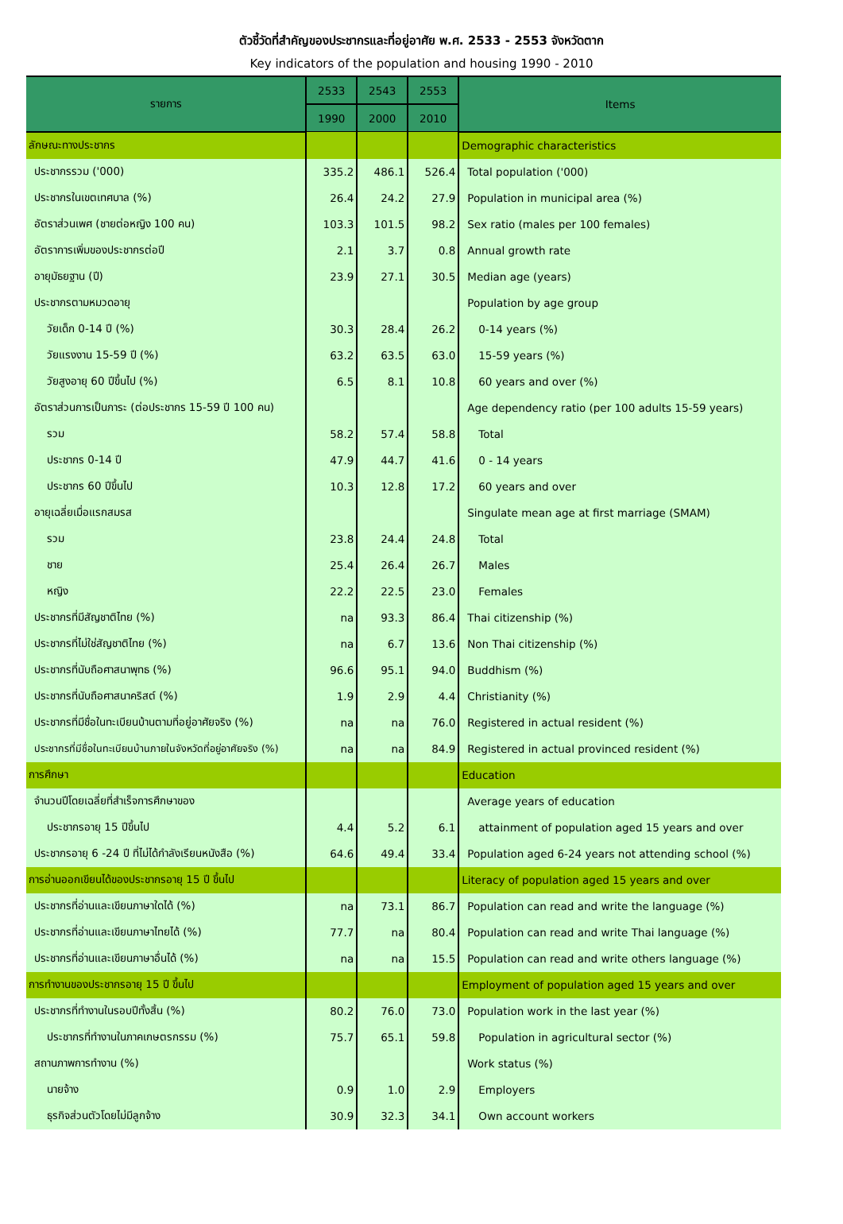ตัวชี้วัดที่สำคัญของประชากรและที่อยู่อาศัย พ.ศ. 2533 - 2553 จังหวัดตาก
Key indicators of the population and housing 1990 - 2010
| รายการ | 2533 | 2543 | 2553 | Items |
| --- | --- | --- | --- | --- |
| | 1990 | 2000 | 2010 | |
| ลักษณะทางประชากร | | | | Demographic characteristics |
| ประชากรรวม ('000) | 335.2 | 486.1 | 526.4 | Total population ('000) |
| ประชากรในเขตเทศบาล (%) | 26.4 | 24.2 | 27.9 | Population in municipal area (%) |
| อัตราส่วนเพศ (ชายต่อหญิง 100 คน) | 103.3 | 101.5 | 98.2 | Sex ratio (males per 100 females) |
| อัตราการเพิ่มของประชากรต่อปี | 2.1 | 3.7 | 0.8 | Annual growth rate |
| อายุมัธยฐาน (ปี) | 23.9 | 27.1 | 30.5 | Median age (years) |
| ประชากรตามหมวดอายุ | | | | Population by age group |
| วัยเด็ก 0-14 ปี (%) | 30.3 | 28.4 | 26.2 | 0-14 years (%) |
| วัยแรงงาน 15-59 ปี (%) | 63.2 | 63.5 | 63.0 | 15-59 years (%) |
| วัยสูงอายุ 60 ปีขึ้นไป (%) | 6.5 | 8.1 | 10.8 | 60 years and over (%) |
| อัตราส่วนการเป็นภาระ (ต่อประชากร 15-59 ปี 100 คน) | | | | Age dependency ratio (per 100 adults 15-59 years) |
| รวม | 58.2 | 57.4 | 58.8 | Total |
| ประชากร 0-14 ปี | 47.9 | 44.7 | 41.6 | 0 - 14 years |
| ประชากร 60 ปีขึ้นไป | 10.3 | 12.8 | 17.2 | 60 years and over |
| อายุเฉลี่ยเมื่อแรกสมรส | | | | Singulate mean age at first marriage (SMAM) |
| รวม | 23.8 | 24.4 | 24.8 | Total |
| ชาย | 25.4 | 26.4 | 26.7 | Males |
| หญิง | 22.2 | 22.5 | 23.0 | Females |
| ประชากรที่มีสัญชาติไทย (%) | na | 93.3 | 86.4 | Thai citizenship (%) |
| ประชากรที่ไม่ใช่สัญชาติไทย (%) | na | 6.7 | 13.6 | Non Thai citizenship (%) |
| ประชากรที่นับถือศาสนาพุทธ (%) | 96.6 | 95.1 | 94.0 | Buddhism (%) |
| ประชากรที่นับถือศาสนาคริสต์ (%) | 1.9 | 2.9 | 4.4 | Christianity (%) |
| ประชากรที่มีชื่อในทะเบียนบ้านตามที่อยู่อาศัยจริง (%) | na | na | 76.0 | Registered in actual resident (%) |
| ประชากรที่มีชื่อในทะเบียนบ้านภายในจังหวัดที่อยู่อาศัยจริง (%) | na | na | 84.9 | Registered in actual provinced resident (%) |
| การศึกษา | | | | Education |
| จำนวนปีโดยเฉลี่ยที่สำเร็จการศึกษาของ | | | | Average years of education |
| ประชากรอายุ 15 ปีขึ้นไป | 4.4 | 5.2 | 6.1 | attainment of population aged 15 years and over |
| ประชากรอายุ 6 -24 ปี ที่ไม่ได้กำลังเรียนหนังสือ (%) | 64.6 | 49.4 | 33.4 | Population aged 6-24 years not attending school (%) |
| การอ่านออกเขียนได้ของประชากรอายุ 15 ปี ขึ้นไป | | | | Literacy of population aged 15 years and over |
| ประชากรที่อ่านและเขียนภาษาใดได้ (%) | na | 73.1 | 86.7 | Population can read and write the language (%) |
| ประชากรที่อ่านและเขียนภาษาไทยได้ (%) | 77.7 | na | 80.4 | Population can read and write Thai language (%) |
| ประชากรที่อ่านและเขียนภาษาอื่นได้ (%) | na | na | 15.5 | Population can read and write others language (%) |
| การทำงานของประชากรอายุ 15 ปี ขึ้นไป | | | | Employment of population aged 15 years and over |
| ประชากรที่ทำงานในรอบปีทั้งสิ้น (%) | 80.2 | 76.0 | 73.0 | Population work in the last year (%) |
| ประชากรที่ทำงานในภาคเกษตรกรรม (%) | 75.7 | 65.1 | 59.8 | Population in agricultural sector (%) |
| สถานภาพการทำงาน (%) | | | | Work status (%) |
| นายจ้าง | 0.9 | 1.0 | 2.9 | Employers |
| ธุรกิจส่วนตัวโดยไม่มีลูกจ้าง | 30.9 | 32.3 | 34.1 | Own account workers |